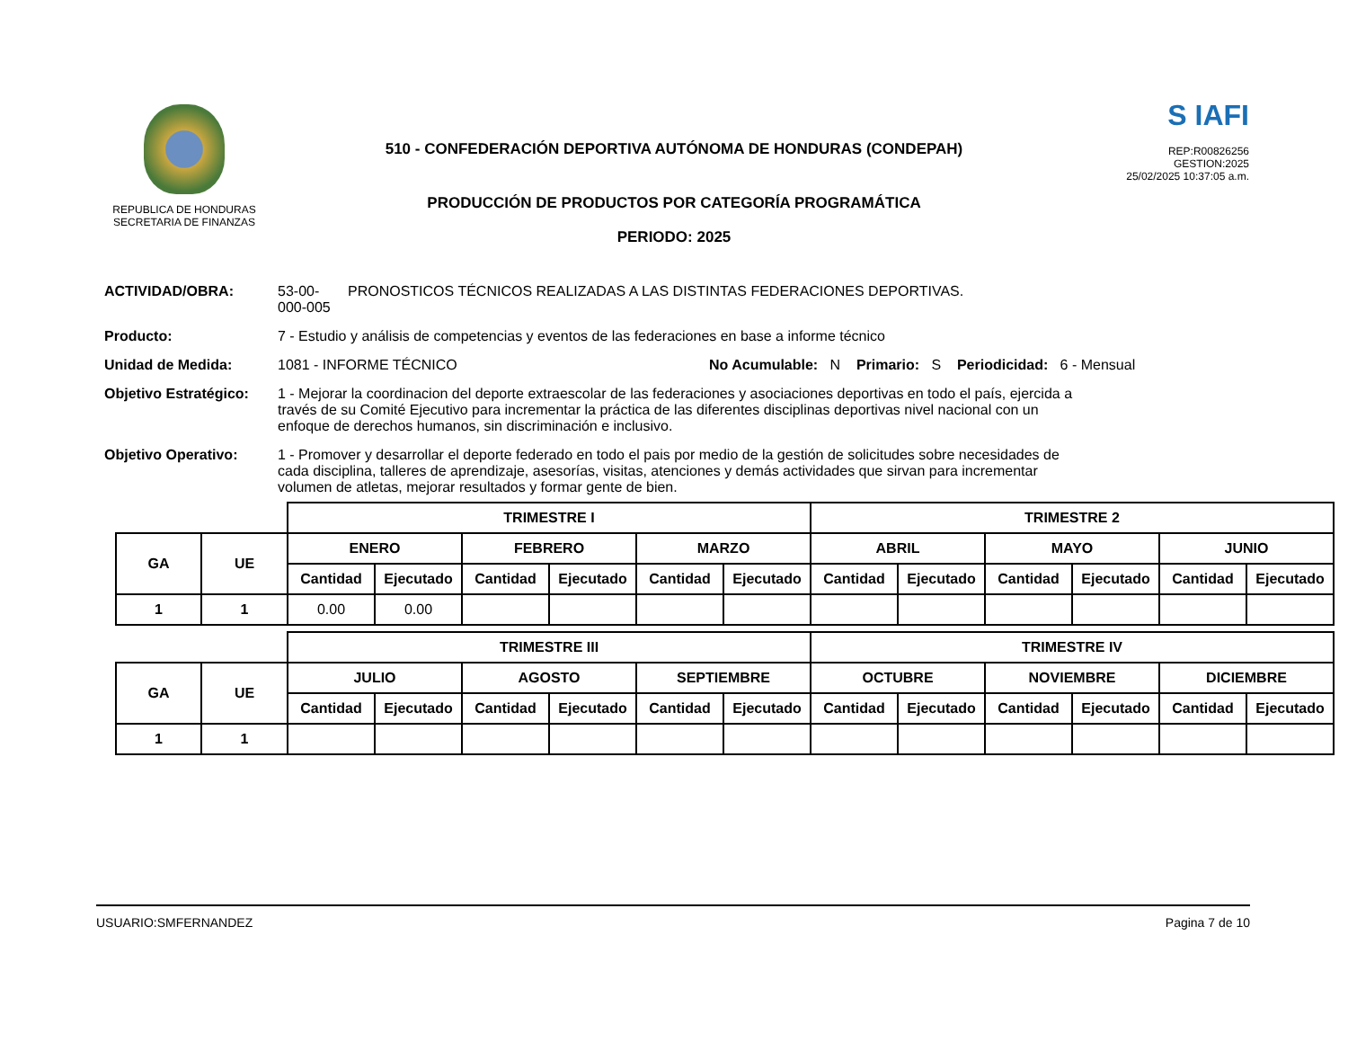REPUBLICA DE HONDURAS
SECRETARIA DE FINANZAS
510 - CONFEDERACIÓN DEPORTIVA AUTÓNOMA DE HONDURAS (CONDEPAH)
PRODUCCIÓN DE PRODUCTOS POR CATEGORÍA PROGRAMÁTICA
PERIODO: 2025
S IAFI
REP:R00826256
GESTION:2025
25/02/2025 10:37:05 a.m.
ACTIVIDAD/OBRA: 53-00-000-005 PRONOSTICOS TÉCNICOS REALIZADAS A LAS DISTINTAS FEDERACIONES DEPORTIVAS.
Producto: 7 - Estudio y análisis de competencias y eventos de las federaciones en base a informe técnico
Unidad de Medida: 1081 - INFORME TÉCNICO No Acumulable: N Primario: S Periodicidad: 6 - Mensual
Objetivo Estratégico: 1 - Mejorar la coordinacion del deporte extraescolar de las federaciones y asociaciones deportivas en todo el país, ejercida a través de su Comité Ejecutivo para incrementar la práctica de las diferentes disciplinas deportivas nivel nacional con un enfoque de derechos humanos, sin discriminación e inclusivo.
Objetivo Operativo: 1 - Promover y desarrollar el deporte federado en todo el pais por medio de la gestión de solicitudes sobre necesidades de cada disciplina, talleres de aprendizaje, asesorías, visitas, atenciones y demás actividades que sirvan para incrementar volumen de atletas, mejorar resultados y formar gente de bien.
| | | TRIMESTRE I | | | | | | TRIMESTRE 2 | | | | | |
| GA | UE | ENERO | | FEBRERO | | MARZO | | ABRIL | | MAYO | | JUNIO | |
| | | Cantidad | Ejecutado | Cantidad | Ejecutado | Cantidad | Ejecutado | Cantidad | Ejecutado | Cantidad | Ejecutado | Cantidad | Ejecutado |
| 1 | 1 | 0.00 | 0.00 | | | | | | | | | | |
| | | TRIMESTRE III | | | | | | TRIMESTRE IV | | | | | |
| GA | UE | JULIO | | AGOSTO | | SEPTIEMBRE | | OCTUBRE | | NOVIEMBRE | | DICIEMBRE | |
| | | Cantidad | Ejecutado | Cantidad | Ejecutado | Cantidad | Ejecutado | Cantidad | Ejecutado | Cantidad | Ejecutado | Cantidad | Ejecutado |
| 1 | 1 | | | | | | | | | | | | |
USUARIO:SMFERNANDEZ Pagina 7 de 10